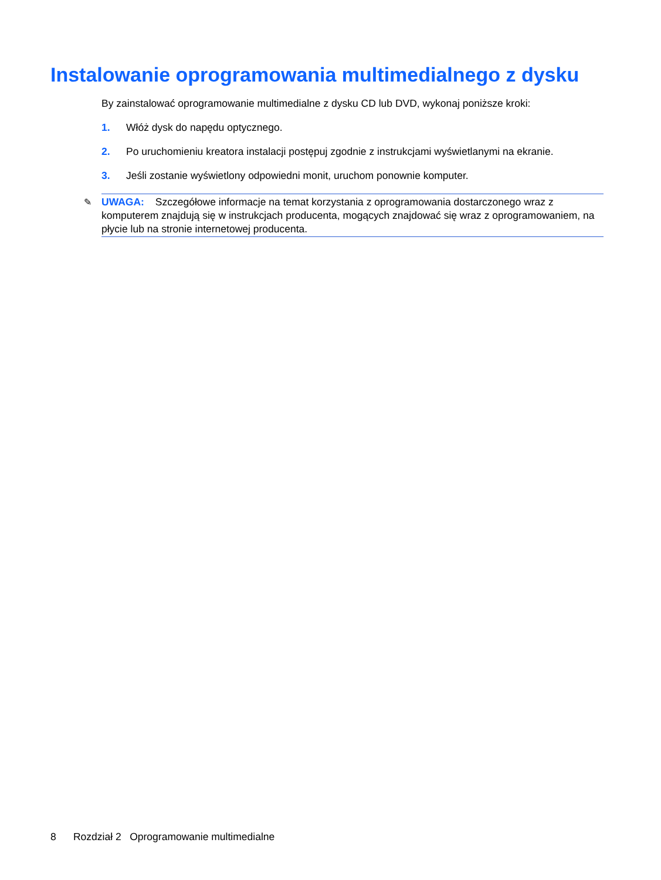Instalowanie oprogramowania multimedialnego z dysku
By zainstalować oprogramowanie multimedialne z dysku CD lub DVD, wykonaj poniższe kroki:
1. Włóż dysk do napędu optycznego.
2. Po uruchomieniu kreatora instalacji postępuj zgodnie z instrukcjami wyświetlanymi na ekranie.
3. Jeśli zostanie wyświetlony odpowiedni monit, uruchom ponownie komputer.
✎ UWAGA: Szczegółowe informacje na temat korzystania z oprogramowania dostarczonego wraz z komputerem znajdują się w instrukcjach producenta, mogących znajdować się wraz z oprogramowaniem, na płycie lub na stronie internetowej producenta.
8 Rozdział 2 Oprogramowanie multimedialne